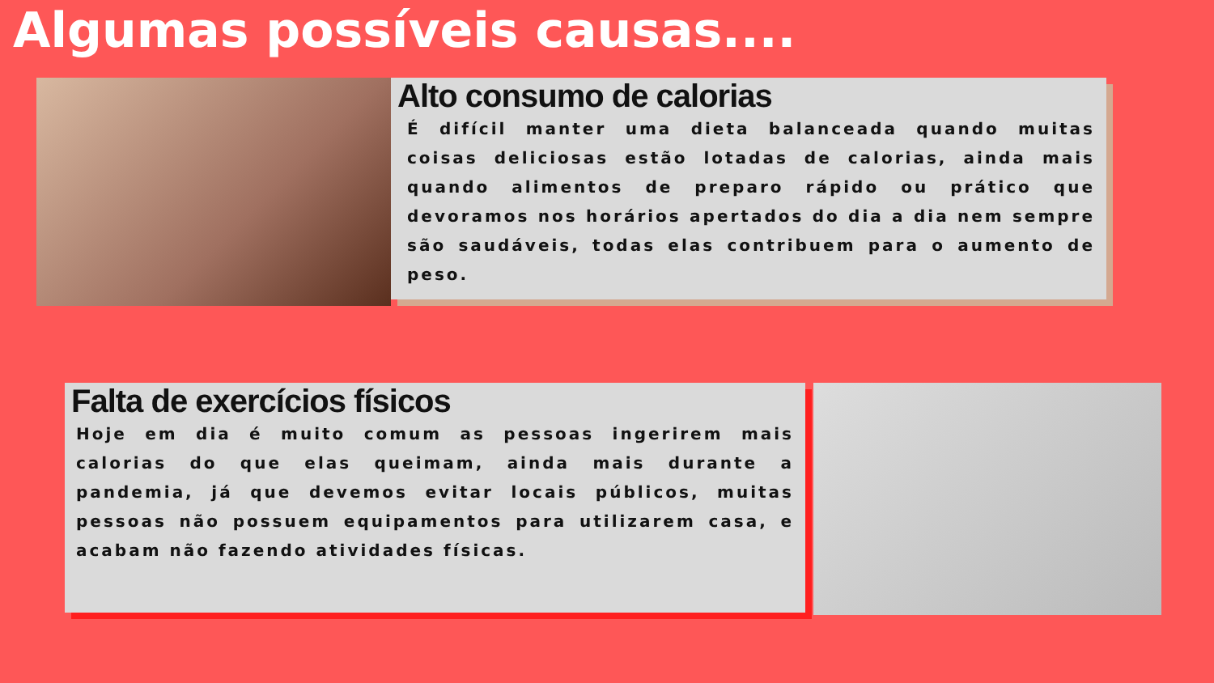Algumas possíveis causas....
Alto consumo de calorias
É difícil manter uma dieta balanceada quando muitas coisas deliciosas estão lotadas de calorias, ainda mais quando alimentos de preparo rápido ou prático que devoramos nos horários apertados do dia a dia nem sempre são saudáveis, todas elas contribuem para o aumento de peso.
Falta de exercícios físicos
Hoje em dia é muito comum as pessoas ingerirem mais calorias do que elas queimam, ainda mais durante a pandemia, já que devemos evitar locais públicos, muitas pessoas não possuem equipamentos para utilizarem casa, e acabam não fazendo atividades físicas.